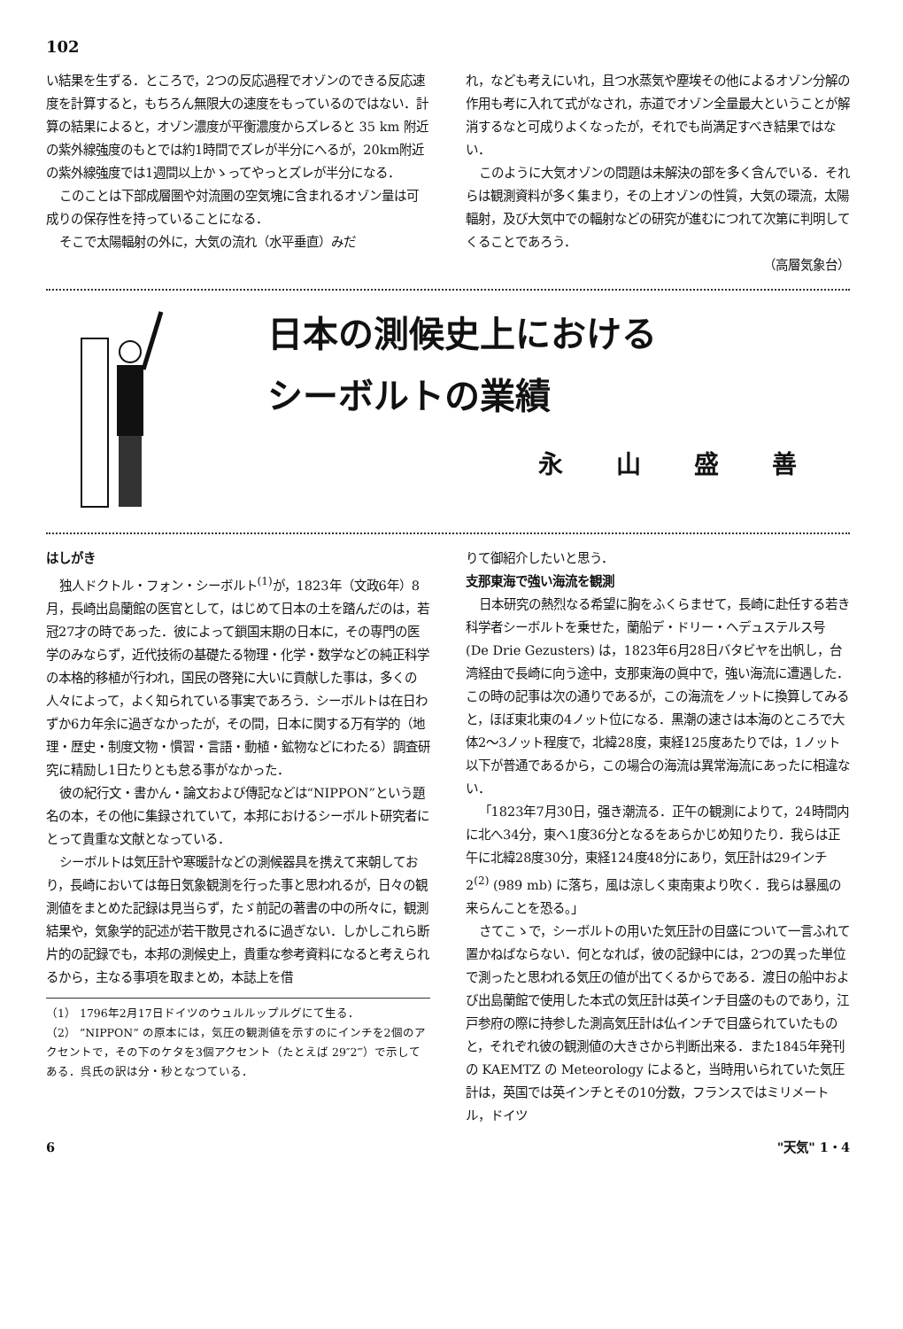102
い結果を生ずる．ところで，2つの反応過程でオゾンのできる反応速度を計算すると，もちろん無限大の速度をもっているのではない．計算の結果によると，オゾン濃度が平衡濃度からズレると 35 km 附近の紫外線強度のもとでは約1時間でズレが半分にへるが，20km附近の紫外線強度では1週間以上かゝってやっとズレが半分になる．
このことは下部成層圏や対流圏の空気塊に含まれるオゾン量は可成りの保存性を持っていることになる．
そこで太陽輻射の外に，大気の流れ（水平垂直）みだ
れ，なども考えにいれ，且つ水蒸気や塵埃その他によるオゾン分解の作用も考に入れて式がなされ，赤道でオゾン全量最大ということが解消するなと可成りよくなったが，それでも尚満足すべき結果ではない．
このように大気オゾンの問題は未解決の部を多く含んでいる．それらは観測資料が多く集まり，その上オゾンの性質，大気の環流，太陽輻射，及び大気中での輻射などの研究が進むにつれて次第に判明してくることであろう．
（高層気象台）
日本の測候史上における
シーボルトの業績
永山盛善
はしがき
独人ドクトル・フォン・シーボルト<sup>(1)</sup>が，1823年（文政6年）8月，長崎出島蘭館の医官として，はじめて日本の土を踏んだのは，若冠27才の時であった．彼によって鎖国末期の日本に，その専門の医学のみならず，近代技術の基礎たる物理・化学・数学などの純正科学の本格的移植が行われ，国民の啓発に大いに貢献した事は，多くの人々によって，よく知られている事実であろう．シーボルトは在日わずか6カ年余に過ぎなかったが，その間，日本に関する万有学的（地理・歴史・制度文物・慣習・言語・動植・鉱物などにわたる）調査研究に精励し1日たりとも怠る事がなかった．
彼の紀行文・書かん・論文および傳記などは“NIPPON”という題名の本，その他に集録されていて，本邦におけるシーボルト研究者にとって貴重な文献となっている．
シーボルトは気圧計や寒暖計などの測候器具を携えて来朝しており，長崎においては毎日気象観測を行った事と思われるが，日々の観測値をまとめた記録は見当らず，たゞ前記の著書の中の所々に，観測結果や，気象学的記述が若干散見されるに過ぎない．しかしこれら断片的の記録でも，本邦の測候史上，貴重な参考資料になると考えられるから，主なる事項を取まとめ，本誌上を借
（1） 1796年2月17日ドイツのウュルルップルグにて生る．
（2） ”NIPPON“ の原本には，気圧の観測値を示すのにインチを2個のアクセントで，その下のケタを3個アクセント（たとえば 29″2‴）で示してある．呉氏の訳は分・秒となつている．
りて御紹介したいと思う．
支那東海で強い海流を観測
日本研究の熱烈なる希望に胸をふくらませて，長崎に赴任する若き科学者シーボルトを乗せた，蘭船デ・ドリー・ヘデュステルス号 (De Drie Gezusters) は，1823年6月28日バタビヤを出帆し，台湾経由で長崎に向う途中，支那東海の眞中で，強い海流に遭遇した．この時の記事は次の通りであるが，この海流をノットに換算してみると，ほぼ東北東の4ノット位になる．黒潮の速さは本海のところで大体2～3ノット程度で，北緯28度，東経125度あたりでは，1ノット以下が普通であるから，この場合の海流は異常海流にあったに相違ない．
「1823年7月30日，强き潮流る．正午の観測によりて，24時間内に北へ34分，東へ1度36分となるをあらかじめ知りたり．我らは正午に北緯28度30分，東経124度48分にあり，気圧計は29インチ2<sup>(2)</sup> (989 mb) に落ち，風は涼しく東南東より吹く．我らは暴風の来らんことを恐る。」
さてこゝで，シーボルトの用いた気圧計の目盛について一言ふれて置かねばならない．何となれば，彼の記録中には，2つの異った単位で測ったと思われる気圧の値が出てくるからである．渡日の船中および出島蘭館で使用した本式の気圧計は英インチ目盛のものであり，江戸参府の際に持参した測高気圧計は仏インチで目盛られていたものと，それぞれ彼の観測値の大きさから判断出来る．また1845年発刊の KAEMTZ の Meteorology によると，当時用いられていた気圧計は，英国では英インチとその10分数，フランスではミリメートル，ドイツ
6 "天気" 1・4